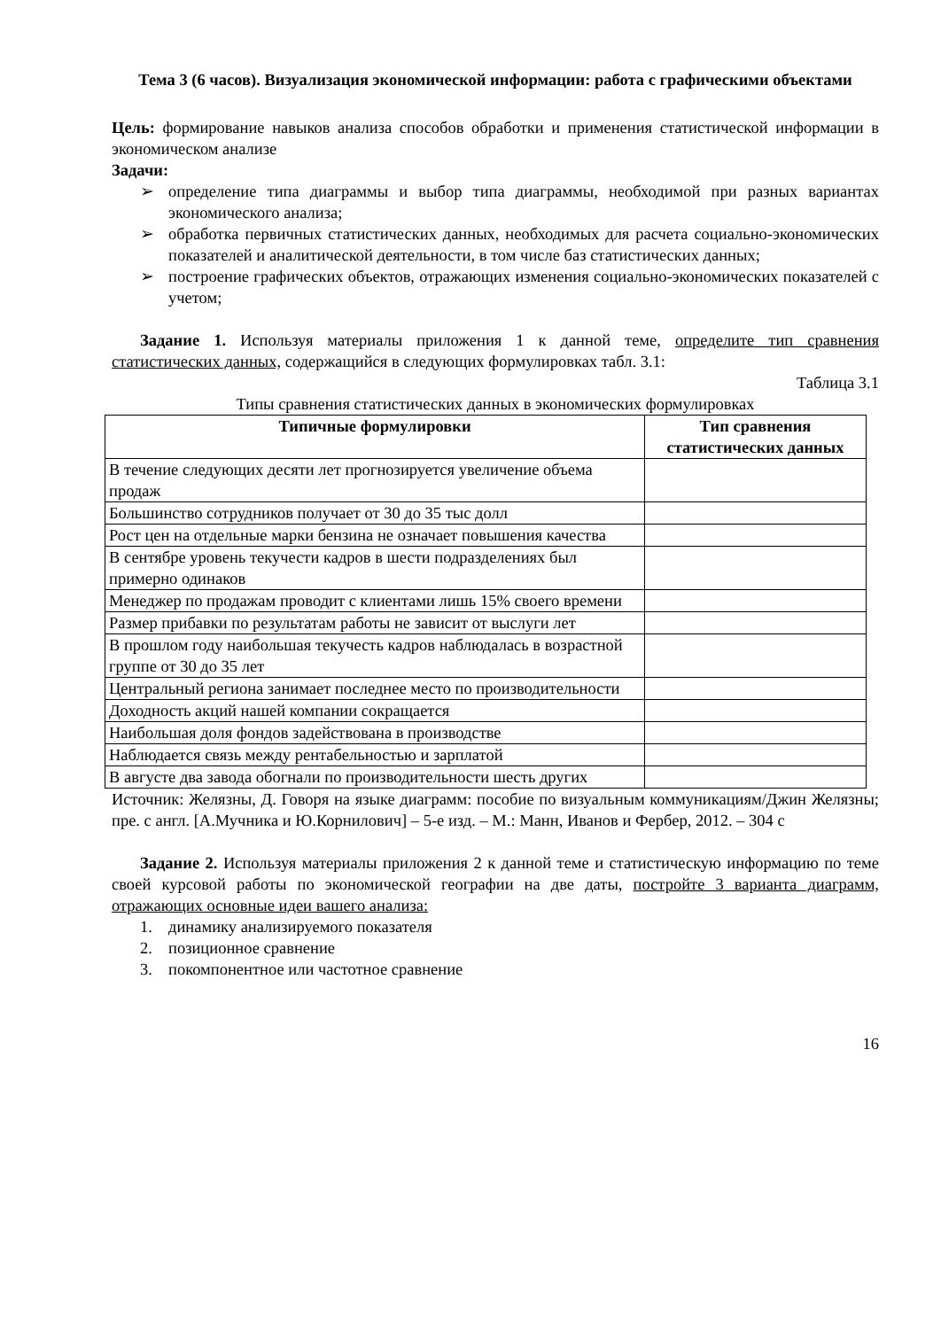Тема 3 (6 часов). Визуализация экономической информации: работа с графическими объектами
Цель: формирование навыков анализа способов обработки и применения статистической информации в экономическом анализе
Задачи:
➢ определение типа диаграммы и выбор типа диаграммы, необходимой при разных вариантах экономического анализа;
➢ обработка первичных статистических данных, необходимых для расчета социально-экономических показателей и аналитической деятельности, в том числе баз статистических данных;
➢ построение графических объектов, отражающих изменения социально-экономических показателей с учетом;
Задание 1. Используя материалы приложения 1 к данной теме, определите тип сравнения статистических данных, содержащийся в следующих формулировках табл. 3.1:
Таблица 3.1
Типы сравнения статистических данных в экономических формулировках
| Типичные формулировки | Тип сравнения статистических данных |
| --- | --- |
| В течение следующих десяти лет прогнозируется увеличение объема продаж | |
| Большинство сотрудников получает от 30 до 35 тыс долл | |
| Рост цен на отдельные марки бензина не означает повышения качества | |
| В сентябре уровень текучести кадров в шести подразделениях был примерно одинаков | |
| Менеджер по продажам проводит с клиентами лишь 15% своего времени | |
| Размер прибавки по результатам работы не зависит от выслуги лет | |
| В прошлом году наибольшая текучесть кадров наблюдалась в возрастной группе от 30 до 35 лет | |
| Центральный региона занимает последнее место по производительности | |
| Доходность акций нашей компании сокращается | |
| Наибольшая доля фондов задействована в производстве | |
| Наблюдается связь между рентабельностью и зарплатой | |
| В августе два завода обогнали по производительности шесть других | |
Источник: Желязны, Д. Говоря на языке диаграмм: пособие по визуальным коммуникациям/Джин Желязны; пре. с англ. [А.Мучника и Ю.Корнилович] – 5-е изд. – М.: Манн, Иванов и Фербер, 2012. – 304 с
Задание 2. Используя материалы приложения 2 к данной теме и статистическую информацию по теме своей курсовой работы по экономической географии на две даты, постройте 3 варианта диаграмм, отражающих основные идеи вашего анализа:
1. динамику анализируемого показателя
2. позиционное сравнение
3. покомпонентное или частотное сравнение
16